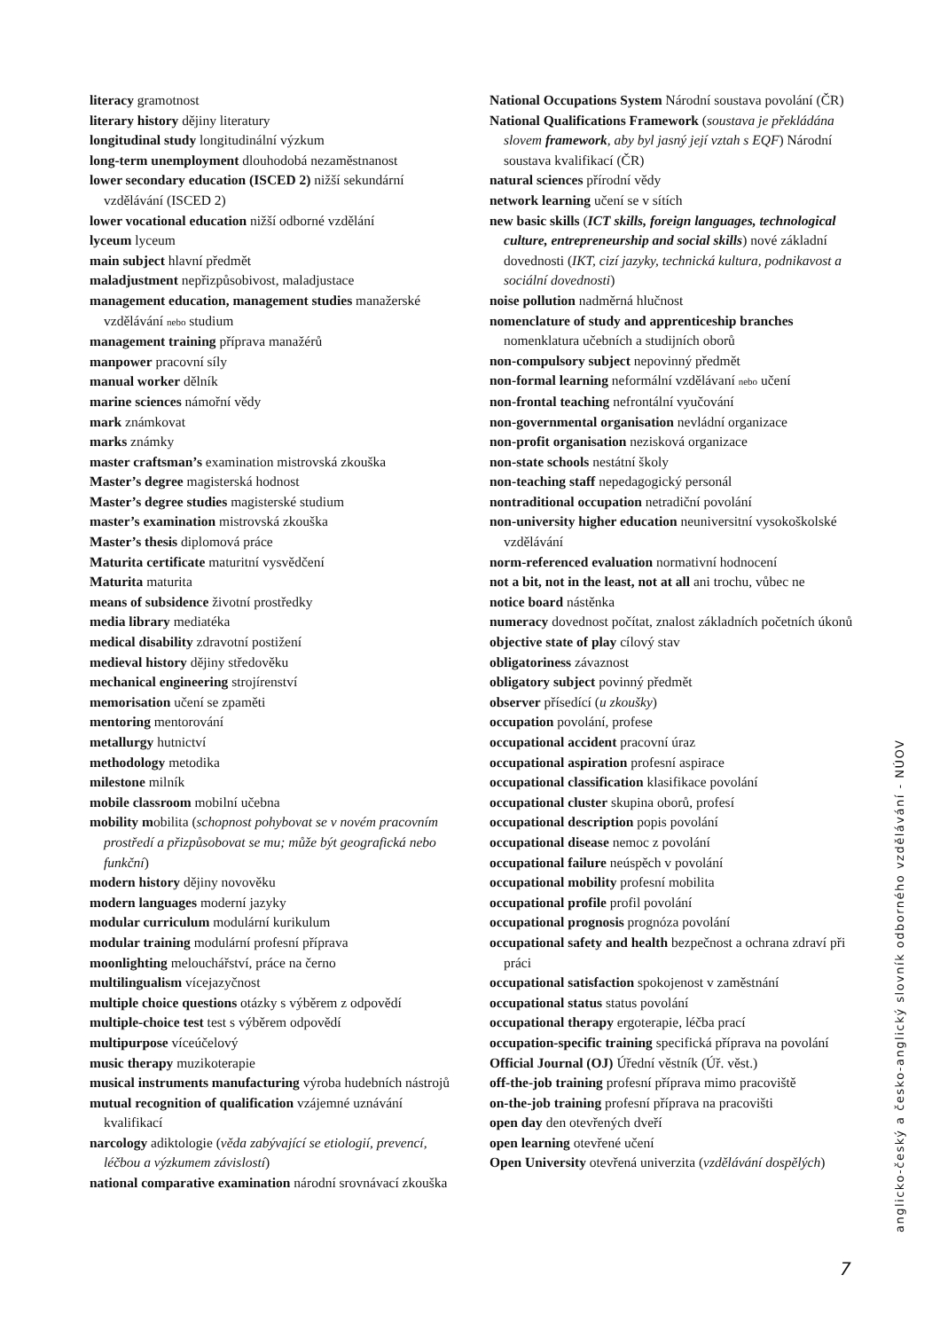literacy gramotnost
literary history dějiny literatury
longitudinal study longitudinální výzkum
long-term unemployment dlouhodobá nezaměstnanost
lower secondary education (ISCED 2) nižší sekundární vzdělávání (ISCED 2)
lower vocational education nižší odborné vzdělání
lyceum lyceum
main subject hlavní předmět
maladjustment nepřizpůsobivost, maladjustace
management education, management studies manažerské vzdělávání nebo studium
management training příprava manažérů
manpower pracovní síly
manual worker dělník
marine sciences námořní vědy
mark známkovat
marks známky
master craftsman’s examination mistrovská zkouška
Master’s degree magisterská hodnost
Master’s degree studies magisterské studium
master’s examination mistrovská zkouška
Master’s thesis diplomová práce
Maturita certificate maturitní vysvědčení
Maturita maturita
means of subsidence životní prostředky
media library mediatéka
medical disability zdravotní postižení
medieval history dějiny středověku
mechanical engineering strojírenství
memorisation učení se zpaměti
mentoring mentorování
metallurgy hutnictví
methodology metodika
milestone milník
mobile classroom mobilní učebna
mobility mobilita (schopnost pohybovat se v novém pracovním prostředí a přizpůsobovat se mu; může být geografická nebo funkční)
modern history dějiny novověku
modern languages moderní jazyky
modular curriculum modulární kurikulum
modular training modulární profesní příprava
moonlighting melouchářství, práce na černo
multilingualism vícejazyčnost
multiple choice questions otázky s výběrem z odpovědí
multiple-choice test test s výběrem odpovědí
multipurpose víceúčelový
music therapy muzikoterapie
musical instruments manufacturing výroba hudebních nástrojů
mutual recognition of qualification vzájemné uznávání kvalifikací
narcology adiktologie (věda zabývající se etiologií, prevencí, léčbou a výzkumem závislostí)
national comparative examination národní srovnávací zkouška
National Occupations System Národní soustava povolání (ČR)
National Qualifications Framework (soustava je překládána slovem framework, aby byl jasný její vztah s EQF) Národní soustava kvalifikací (ČR)
natural sciences přírodní vědy
network learning učení se v sítích
new basic skills (ICT skills, foreign languages, technological culture, entrepreneurship and social skills) nové základní dovednosti (IKT, cizí jazyky, technická kultura, podnikavost a sociální dovednosti)
noise pollution nadměrná hlučnost
nomenclature of study and apprenticeship branches nomenklatura učebních a studijních oborů
non-compulsory subject nepovinný předmět
non-formal learning neformální vzdělávaní nebo učení
non-frontal teaching nefrontální vyučování
non-governmental organisation nevládní organizace
non-profit organisation nezisková organizace
non-state schools nestátní školy
non-teaching staff nepedagogický personál
nontraditional occupation netradiční povolání
non-university higher education neuniversitní vysokoškolské vzdělávání
norm-referenced evaluation normativní hodnocení
not a bit, not in the least, not at all ani trochu, vůbec ne
notice board nástěnka
numeracy dovednost počítat, znalost základních početních úkonů
objective state of play cílový stav
obligatoriness závaznost
obligatory subject povinný předmět
observer přísedící (u zkoušky)
occupation povolání, profese
occupational accident pracovní úraz
occupational aspiration profesní aspirace
occupational classification klasifikace povolání
occupational cluster skupina oborů, profesí
occupational description popis povolání
occupational disease nemoc z povolání
occupational failure neúspěch v povolání
occupational mobility profesní mobilita
occupational profile profil povolání
occupational prognosis prognóza povolání
occupational safety and health bezpečnost a ochrana zdraví při práci
occupational satisfaction spokojenost v zaměstnání
occupational status status povolání
occupational therapy ergoterapie, léčba prací
occupation-specific training specifická příprava na povolání
Official Journal (OJ) Úřední věstník (Úř. věst.)
off-the-job training profesní příprava mimo pracoviště
on-the-job training profesní příprava na pracovišti
open day den otevřených dveří
open learning otevřené učení
Open University otevřená univerzita (vzdělávání dospělých)
anglicko-český a česko-anglický slovník odborného vzdělávání - NÚOV
7